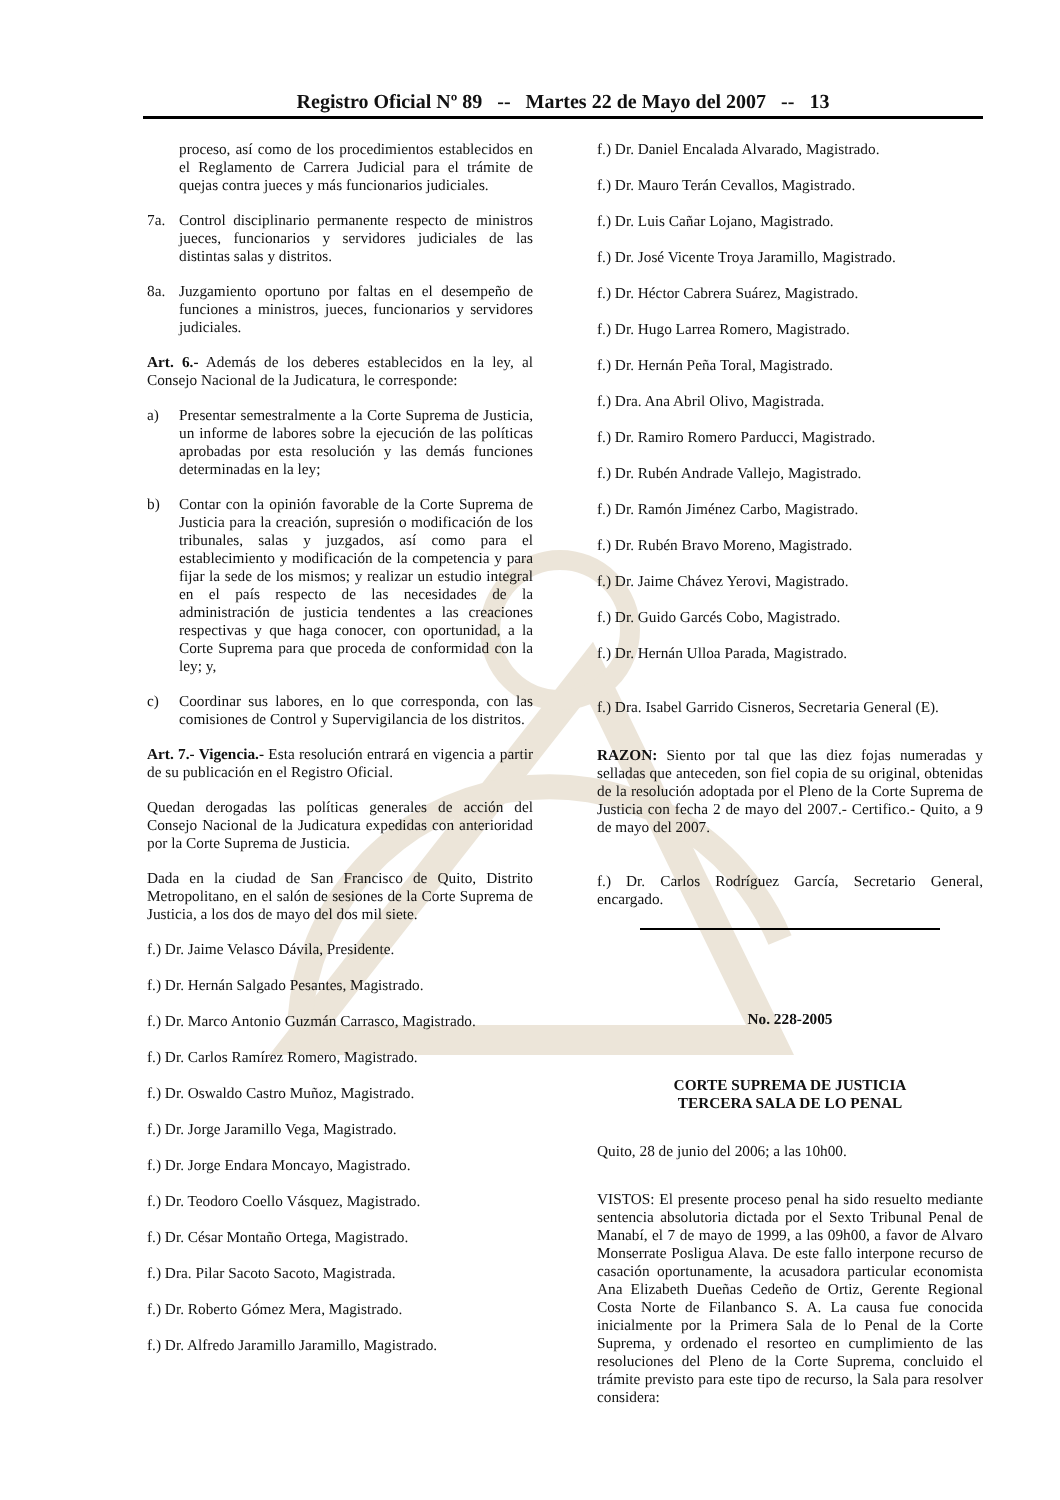Registro Oficial Nº 89 -- Martes 22 de Mayo del 2007 -- 13
proceso, así como de los procedimientos establecidos en el Reglamento de Carrera Judicial para el trámite de quejas contra jueces y más funcionarios judiciales.
7a. Control disciplinario permanente respecto de ministros jueces, funcionarios y servidores judiciales de las distintas salas y distritos.
8a. Juzgamiento oportuno por faltas en el desempeño de funciones a ministros, jueces, funcionarios y servidores judiciales.
Art. 6.- Además de los deberes establecidos en la ley, al Consejo Nacional de la Judicatura, le corresponde:
a) Presentar semestralmente a la Corte Suprema de Justicia, un informe de labores sobre la ejecución de las políticas aprobadas por esta resolución y las demás funciones determinadas en la ley;
b) Contar con la opinión favorable de la Corte Suprema de Justicia para la creación, supresión o modificación de los tribunales, salas y juzgados, así como para el establecimiento y modificación de la competencia y para fijar la sede de los mismos; y realizar un estudio integral en el país respecto de las necesidades de la administración de justicia tendentes a las creaciones respectivas y que haga conocer, con oportunidad, a la Corte Suprema para que proceda de conformidad con la ley; y,
c) Coordinar sus labores, en lo que corresponda, con las comisiones de Control y Supervigilancia de los distritos.
Art. 7.- Vigencia.- Esta resolución entrará en vigencia a partir de su publicación en el Registro Oficial.
Quedan derogadas las políticas generales de acción del Consejo Nacional de la Judicatura expedidas con anterioridad por la Corte Suprema de Justicia.
Dada en la ciudad de San Francisco de Quito, Distrito Metropolitano, en el salón de sesiones de la Corte Suprema de Justicia, a los dos de mayo del dos mil siete.
f.) Dr. Jaime Velasco Dávila, Presidente.
f.) Dr. Hernán Salgado Pesantes, Magistrado.
f.) Dr. Marco Antonio Guzmán Carrasco, Magistrado.
f.) Dr. Carlos Ramírez Romero, Magistrado.
f.) Dr. Oswaldo Castro Muñoz, Magistrado.
f.) Dr. Jorge Jaramillo Vega, Magistrado.
f.) Dr. Jorge Endara Moncayo, Magistrado.
f.) Dr. Teodoro Coello Vásquez, Magistrado.
f.) Dr. César Montaño Ortega, Magistrado.
f.) Dra. Pilar Sacoto Sacoto, Magistrada.
f.) Dr. Roberto Gómez Mera, Magistrado.
f.) Dr. Alfredo Jaramillo Jaramillo, Magistrado.
f.) Dr. Daniel Encalada Alvarado, Magistrado.
f.) Dr. Mauro Terán Cevallos, Magistrado.
f.) Dr. Luis Cañar Lojano, Magistrado.
f.) Dr. José Vicente Troya Jaramillo, Magistrado.
f.) Dr. Héctor Cabrera Suárez, Magistrado.
f.) Dr. Hugo Larrea Romero, Magistrado.
f.) Dr. Hernán Peña Toral, Magistrado.
f.) Dra. Ana Abril Olivo, Magistrada.
f.) Dr. Ramiro Romero Parducci, Magistrado.
f.) Dr. Rubén Andrade Vallejo, Magistrado.
f.) Dr. Ramón Jiménez Carbo, Magistrado.
f.) Dr. Rubén Bravo Moreno, Magistrado.
f.) Dr. Jaime Chávez Yerovi, Magistrado.
f.) Dr. Guido Garcés Cobo, Magistrado.
f.) Dr. Hernán Ulloa Parada, Magistrado.
f.) Dra. Isabel Garrido Cisneros, Secretaria General (E).
RAZON: Siento por tal que las diez fojas numeradas y selladas que anteceden, son fiel copia de su original, obtenidas de la resolución adoptada por el Pleno de la Corte Suprema de Justicia con fecha 2 de mayo del 2007.- Certifico.- Quito, a 9 de mayo del 2007.
f.) Dr. Carlos Rodríguez García, Secretario General, encargado.
No. 228-2005
CORTE SUPREMA DE JUSTICIA
TERCERA SALA DE LO PENAL
Quito, 28 de junio del 2006; a las 10h00.
VISTOS: El presente proceso penal ha sido resuelto mediante sentencia absolutoria dictada por el Sexto Tribunal Penal de Manabí, el 7 de mayo de 1999, a las 09h00, a favor de Alvaro Monserrate Posligua Alava. De este fallo interpone recurso de casación oportunamente, la acusadora particular economista Ana Elizabeth Dueñas Cedeño de Ortiz, Gerente Regional Costa Norte de Filanbanco S. A. La causa fue conocida inicialmente por la Primera Sala de lo Penal de la Corte Suprema, y ordenado el resorteo en cumplimiento de las resoluciones del Pleno de la Corte Suprema, concluido el trámite previsto para este tipo de recurso, la Sala para resolver considera: